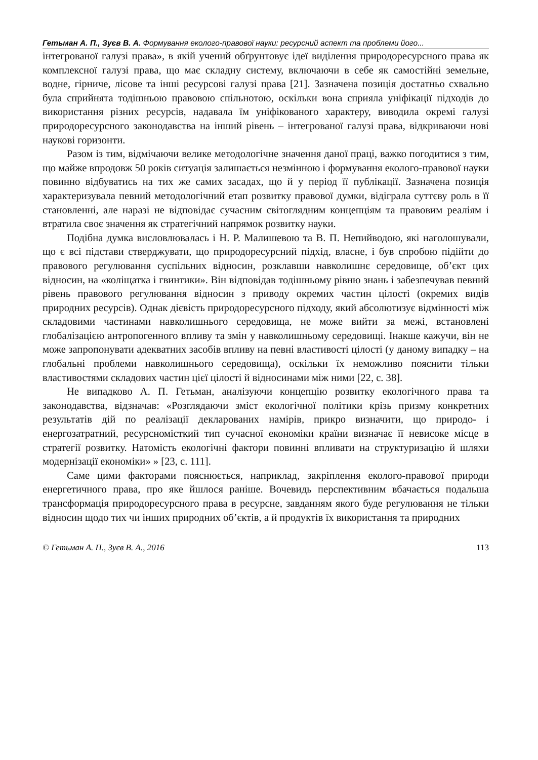Гетьман А. П., Зуєв В. А. Формування еколого-правової науки: ресурсний аспект та проблеми його...
інтегрованої галузі права», в якій учений обґрунтовує ідеї виділення природоресурсного права як комплексної галузі права, що має складну систему, включаючи в себе як самостійні земельне, водне, гірниче, лісове та інші ресурсові галузі права [21]. Зазначена позиція достатньо схвально була сприйнята тодішньою правовою спільнотою, оскільки вона сприяла уніфікації підходів до використання різних ресурсів, надавала їм уніфікованого характеру, виводила окремі галузі природоресурсного законодавства на інший рівень – інтегрованої галузі права, відкриваючи нові наукові горизонти.
Разом із тим, відмічаючи велике методологічне значення даної праці, важко погодитися з тим, що майже впродовж 50 років ситуація залишається незмінною і формування еколого-правової науки повинно відбуватись на тих же самих засадах, що й у період її публікації. Зазначена позиція характеризувала певний методологічний етап розвитку правової думки, відіграла суттєву роль в її становленні, але наразі не відповідає сучасним світоглядним концепціям та правовим реаліям і втратила своє значення як стратегічний напрямок розвитку науки.
Подібна думка висловлювалась і Н. Р. Малишевою та В. П. Непийводою, які наголошували, що є всі підстави стверджувати, що природоресурсний підхід, власне, і був спробою підійти до правового регулювання суспільних відносин, розклавши навколишнє середовище, об’єкт цих відносин, на «коліщатка і гвинтики». Він відповідав тодішньому рівню знань і забезпечував певний рівень правового регулювання відносин з приводу окремих частин цілості (окремих видів природних ресурсів). Однак дієвість природоресурсного підходу, який абсолютизує відмінності між складовими частинами навколишнього середовища, не може вийти за межі, встановлені глобалізацією антропогенного впливу та змін у навколишньому середовищі. Інакше кажучи, він не може запропонувати адекватних засобів впливу на певні властивості цілості (у даному випадку – на глобальні проблеми навколишнього середовища), оскільки їх неможливо пояснити тільки властивостями складових частин цієї цілості й відносинами між ними [22, с. 38].
Не випадково А. П. Гетьман, аналізуючи концепцію розвитку екологічного права та законодавства, відзначав: «Розглядаючи зміст екологічної політики крізь призму конкретних результатів дій по реалізації декларованих намірів, прикро визначити, що природо- і енергозатратний, ресурсномісткий тип сучасної економіки країни визначає її невисоке місце в стратегії розвитку. Натомість екологічні фактори повинні впливати на структуризацію й шляхи модернізації економіки» » [23, с. 111].
Саме цими факторами пояснюється, наприклад, закріплення еколого-правової природи енергетичного права, про яке йшлося раніше. Вочевидь перспективним вбачається подальша трансформація природоресурсного права в ресурсне, завданням якого буде регулювання не тільки відносин щодо тих чи інших природних об’єктів, а й продуктів їх використання та природних
© Гетьман А. П., Зуєв В. А., 2016 113